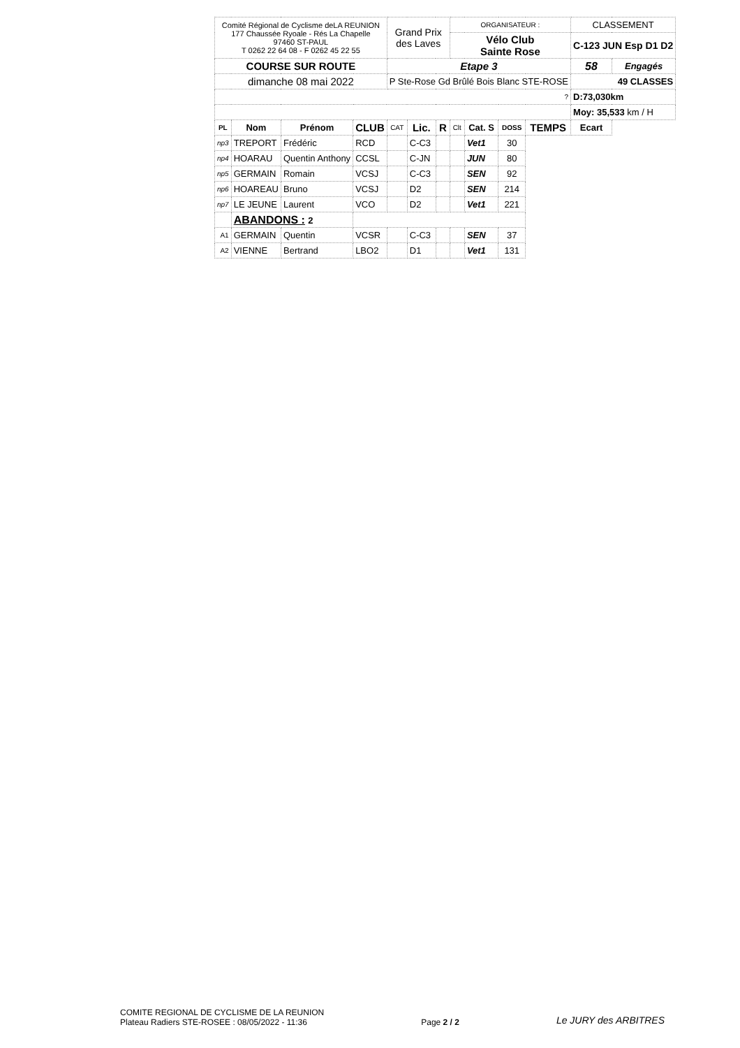| Comité Régional de Cyclisme deLA REUNION 177 Chaussée Ryoale - Rés La Chapelle 97460 ST-PAUL T 0262 22 64 08 - F 0262 45 22 55 | | | | Grand Prix des Laves | | | ORGANISATEUR : | | | | CLASSEMENT | |
| | | | | | | | Vélo Club Sainte Rose | | | | C-123 JUN Esp D1 D2 | |
| COURSE SUR ROUTE | | | | Etape 3 | | | | | | | 58 | Engagés |
| dimanche 08 mai 2022 | | | | P Ste-Rose Gd Brûlé Bois Blanc STE-ROSE | | | | | | | 49 CLASSES | |
| ? | | | | | | | | | | | D:73,030km | |
| | | | | | | | | | | | Moy: 35,533 km / H | |
| PL | Nom | Prénom | CLUB | CAT | Lic. | R | Clt | Cat. S | DOSS | TEMPS | Ecart | |
| np3 | TREPORT | Frédéric | RCD | | C-C3 | | | Vet1 | 30 | | | |
| np4 | HOARAU | Quentin Anthony | CCSL | | C-JN | | | JUN | 80 | | | |
| np5 | GERMAIN | Romain | VCSJ | | C-C3 | | | SEN | 92 | | | |
| np6 | HOAREAU | Bruno | VCSJ | | D2 | | | SEN | 214 | | | |
| np7 | LE JEUNE | Laurent | VCO | | D2 | | | Vet1 | 221 | | | |
| | ABANDONS : 2 | | | | | | | | | | | |
| A1 | GERMAIN | Quentin | VCSR | | C-C3 | | | SEN | 37 | | | |
| A2 | VIENNE | Bertrand | LBO2 | | D1 | | | Vet1 | 131 | | | |
COMITE REGIONAL DE CYCLISME DE LA REUNION
Plateau Radiers STE-ROSEE : 08/05/2022 - 11:36
Page 2 / 2
Le JURY des ARBITRES